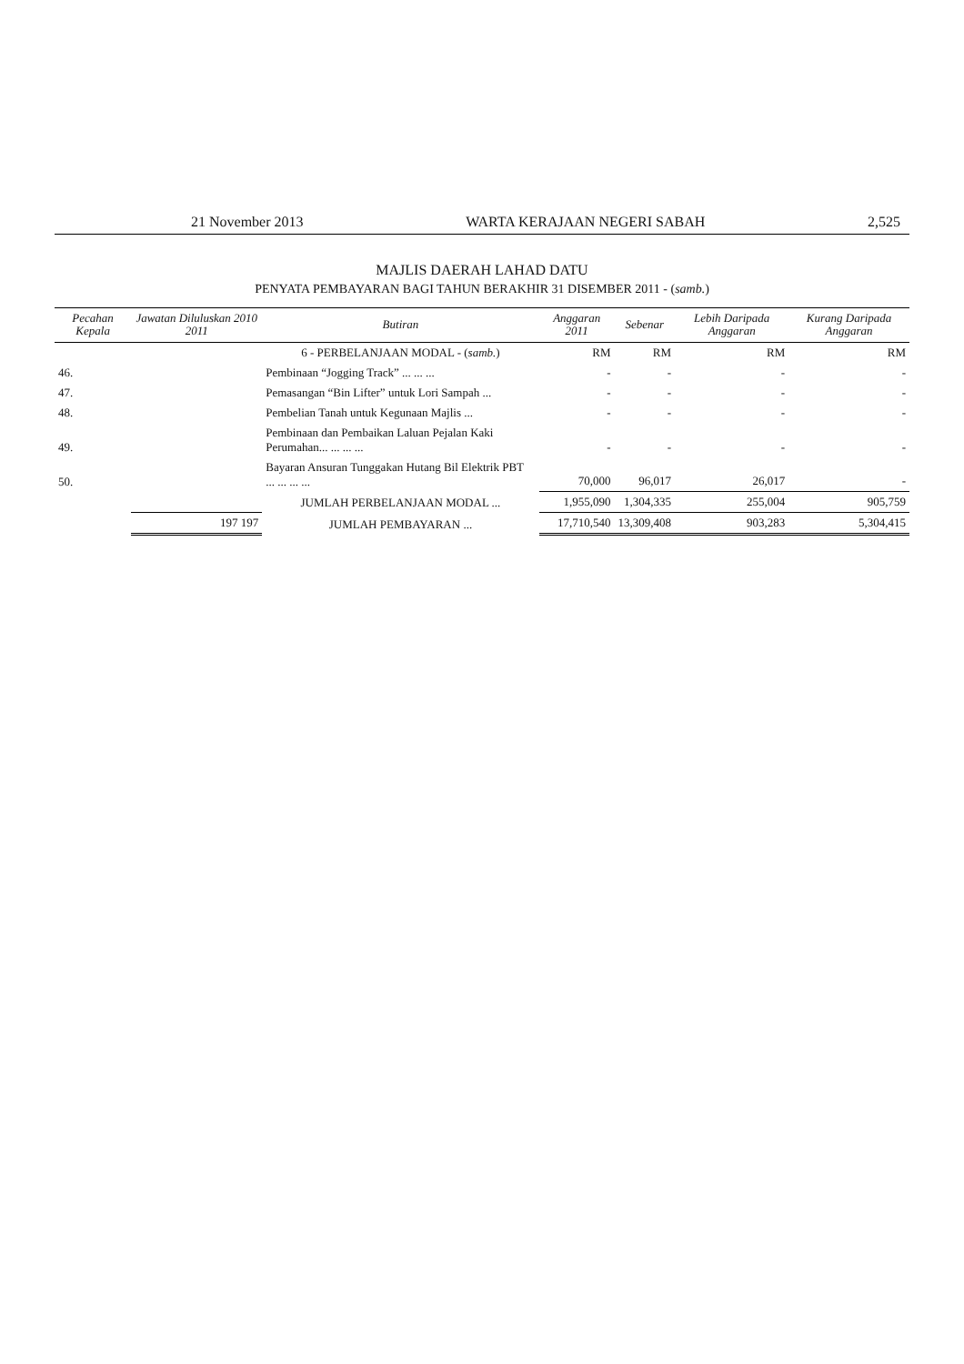21 November 2013 WARTA KERAJAAN NEGERI SABAH 2,525
MAJLIS DAERAH LAHAD DATU
PENYATA PEMBAYARAN BAGI TAHUN BERAKHIR 31 DISEMBER 2011 - (samb.)
| Pecahan Kepala | Jawatan Diluluskan 2010 2011 | Butiran | Anggaran 2011 | Sebenar | Lebih Daripada Anggaran | Kurang Daripada Anggaran |
| --- | --- | --- | --- | --- | --- | --- |
| | | 6 - PERBELANJAAN MODAL - ( samb. ) | RM | RM | RM | RM |
| 46. | | Pembinaan “Jogging Track” ... ... ... | - | - | - | - |
| 47. | | Pemasangan “Bin Lifter” untuk Lori Sampah ... | - | - | - | - |
| 48. | | Pembelian Tanah untuk Kegunaan Majlis ... | - | - | - | - |
| 49. | | Pembinaan dan Pembaikan Laluan Pejalan Kaki Perumahan... ... ... ... | - | - | - | - |
| 50. | | Bayaran Ansuran Tunggakan Hutang Bil Elektrik PBT ... ... ... ... | 70,000 | 96,017 | 26,017 | - |
| | | JUMLAH PERBELANJAAN MODAL ... | 1,955,090 | 1,304,335 | 255,004 | 905,759 |
| | 197 197 | JUMLAH PEMBAYARAN ... | 17,710,540 | 13,309,408 | 903,283 | 5,304,415 |